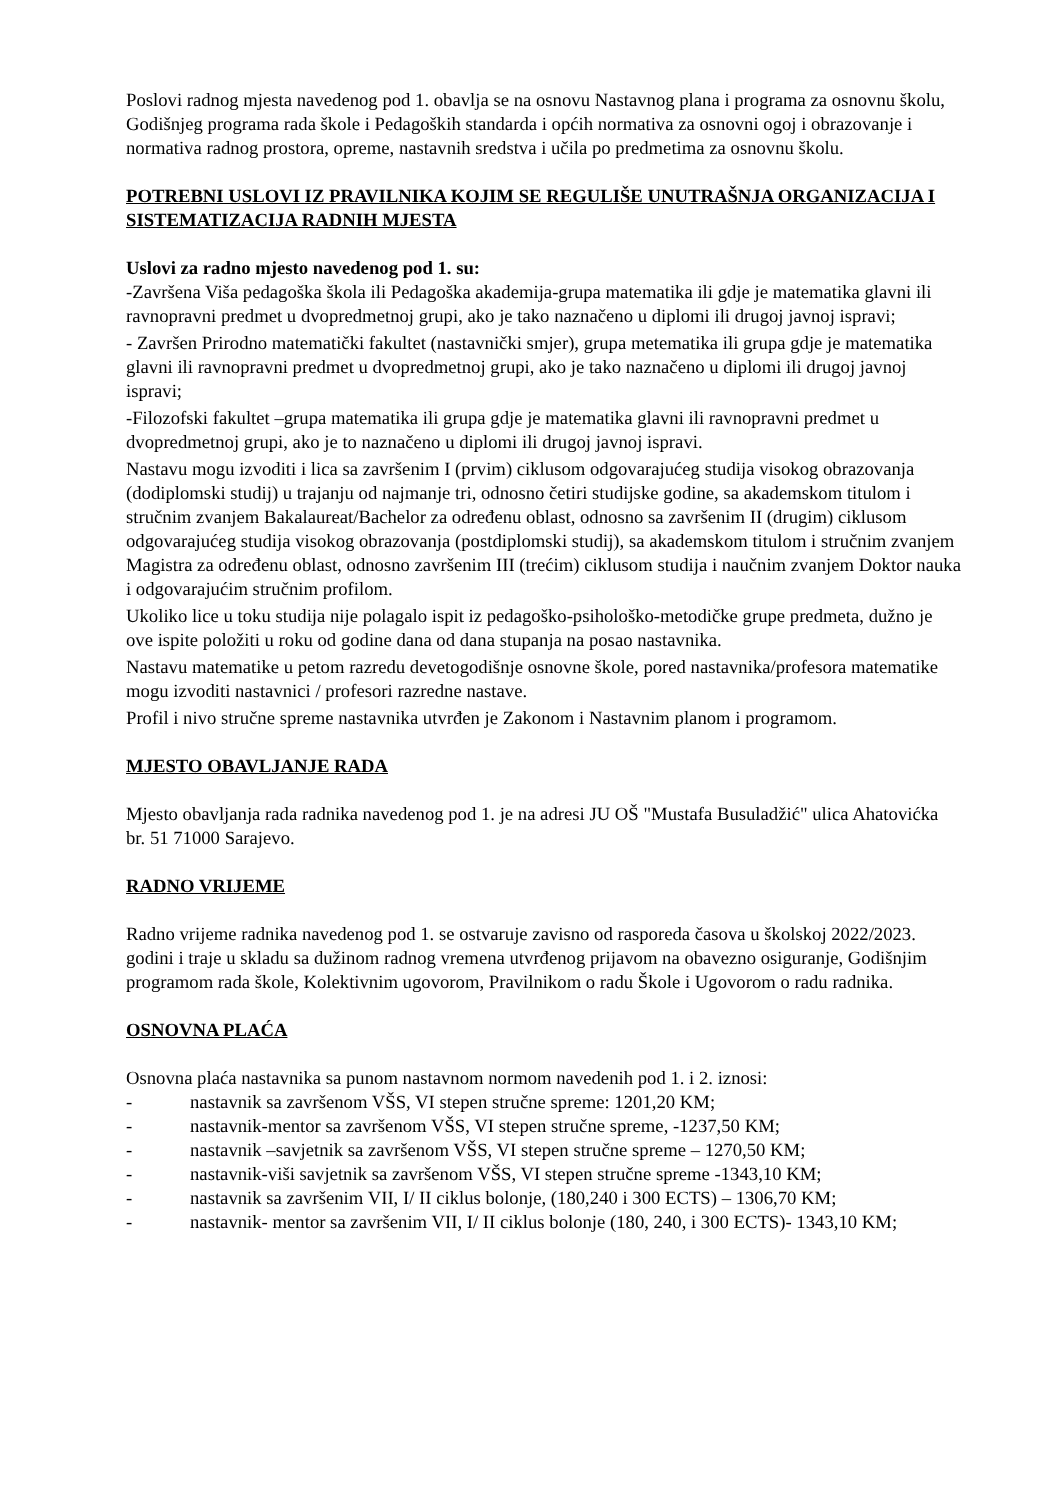Poslovi radnog mjesta navedenog pod 1. obavlja se na osnovu Nastavnog plana i programa za osnovnu školu, Godišnjeg programa rada škole i Pedagoških standarda i općih normativa za osnovni ogoj i obrazovanje i normativa radnog prostora, opreme, nastavnih sredstva i učila po predmetima za osnovnu školu.
POTREBNI USLOVI IZ PRAVILNIKA KOJIM SE REGULIŠE UNUTRAŠNJA ORGANIZACIJA I SISTEMATIZACIJA RADNIH MJESTA
Uslovi za radno mjesto navedenog pod 1. su:
-Završena Viša pedagoška škola ili Pedagoška akademija-grupa matematika ili gdje je matematika glavni ili ravnopravni predmet u dvopredmetnoj grupi, ako je tako naznačeno u diplomi ili drugoj javnoj ispravi;
- Završen Prirodno matematički fakultet (nastavnički smjer), grupa metematika ili grupa gdje je matematika glavni ili ravnopravni predmet u dvopredmetnoj grupi, ako je tako naznačeno u diplomi ili drugoj javnoj ispravi;
-Filozofski fakultet –grupa matematika ili grupa gdje je matematika glavni ili ravnopravni predmet u dvopredmetnoj grupi, ako je to naznačeno u diplomi ili drugoj javnoj ispravi.
Nastavu mogu izvoditi i lica sa završenim I (prvim) ciklusom odgovarajućeg studija visokog obrazovanja (dodiplomski studij) u trajanju od najmanje tri, odnosno četiri studijske godine, sa akademskom titulom i stručnim zvanjem Bakalaureat/Bachelor za određenu oblast, odnosno sa završenim II (drugim) ciklusom odgovarajućeg studija visokog obrazovanja (postdiplomski studij), sa akademskom titulom i stručnim zvanjem Magistra za određenu oblast, odnosno završenim III (trećim) ciklusom studija i naučnim zvanjem Doktor nauka i odgovarajućim stručnim profilom.
Ukoliko lice u toku studija nije polagalo ispit iz pedagoško-psihološko-metodičke grupe predmeta, dužno je ove ispite položiti u roku od godine dana od dana stupanja na posao nastavnika.
Nastavu matematike u petom razredu devetogodišnje osnovne škole, pored nastavnika/profesora matematike mogu izvoditi nastavnici / profesori razredne nastave.
Profil i nivo stručne spreme nastavnika utvrđen je Zakonom i Nastavnim planom i programom.
MJESTO OBAVLJANJE RADA
Mjesto obavljanja rada radnika navedenog pod 1. je na adresi JU OŠ "Mustafa Busuladžić" ulica Ahatovićka br. 51 71000 Sarajevo.
RADNO VRIJEME
Radno vrijeme radnika navedenog pod 1. se ostvaruje zavisno od rasporeda časova u školskoj 2022/2023. godini i traje u skladu sa dužinom radnog vremena utvrđenog prijavom na obavezno osiguranje, Godišnjim programom rada škole, Kolektivnim ugovorom, Pravilnikom o radu Škole i Ugovorom o radu radnika.
OSNOVNA PLAĆA
Osnovna plaća nastavnika sa punom nastavnom normom navedenih pod 1. i 2. iznosi:
- nastavnik sa završenom VŠS, VI stepen stručne spreme: 1201,20 KM;
- nastavnik-mentor sa završenom VŠS, VI stepen stručne spreme, -1237,50 KM;
- nastavnik –savjetnik sa završenom VŠS, VI stepen stručne spreme – 1270,50 KM;
- nastavnik-viši savjetnik sa završenom VŠS, VI stepen stručne spreme -1343,10 KM;
- nastavnik sa završenim VII, I/ II ciklus bolonje, (180,240 i 300 ECTS) – 1306,70 KM;
- nastavnik- mentor sa završenim VII, I/ II ciklus bolonje (180, 240, i 300 ECTS)- 1343,10 KM;